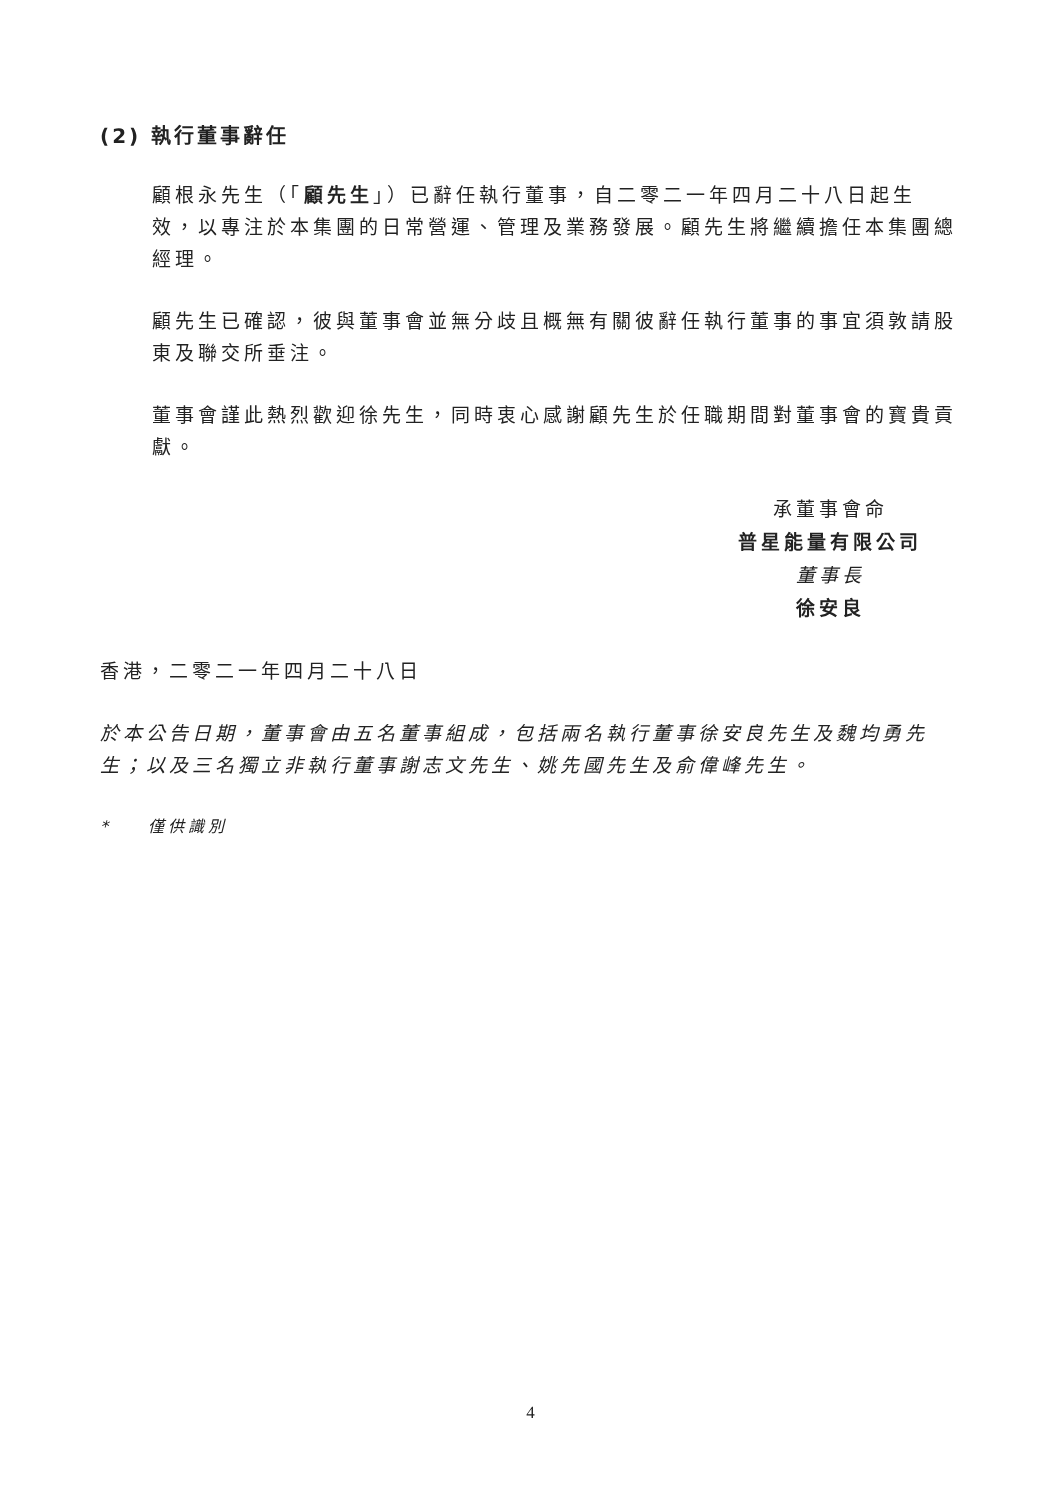(2) 執行董事辭任
顧根永先生（「顧先生」）已辭任執行董事，自二零二一年四月二十八日起生效，以專注於本集團的日常營運、管理及業務發展。顧先生將繼續擔任本集團總經理。
顧先生已確認，彼與董事會並無分歧且概無有關彼辭任執行董事的事宜須敦請股東及聯交所垂注。
董事會謹此熱烈歡迎徐先生，同時衷心感謝顧先生於任職期間對董事會的寶貴貢獻。
承董事會命
普星能量有限公司
董事長
徐安良
香港，二零二一年四月二十八日
於本公告日期，董事會由五名董事組成，包括兩名執行董事徐安良先生及魏均勇先生；以及三名獨立非執行董事謝志文先生、姚先國先生及俞偉峰先生。
* 僅供識別
4